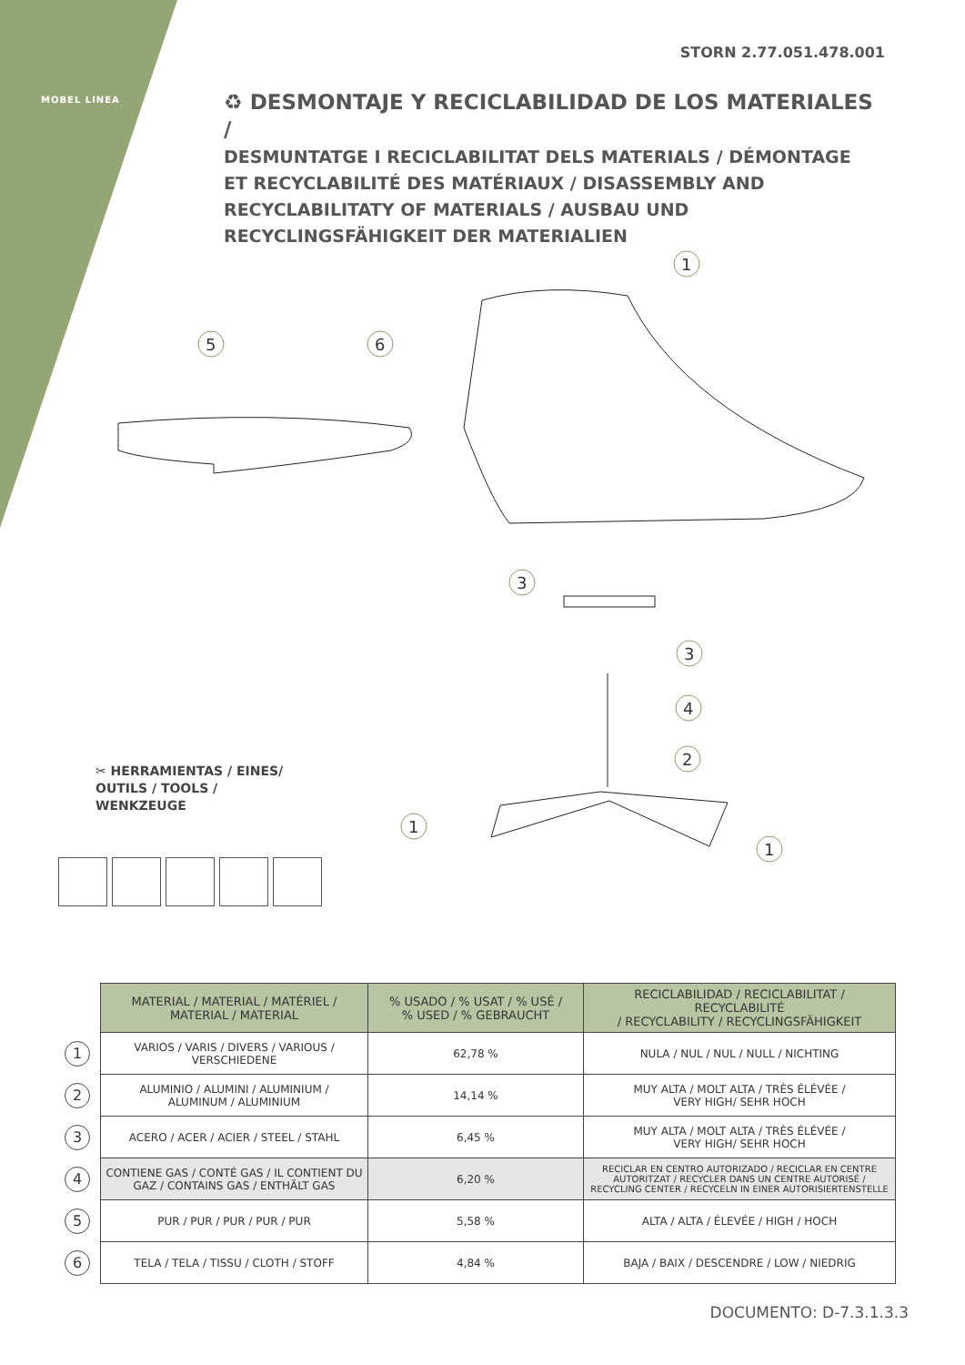MOBEL LINEA
STORN 2.77.051.478.001
♻ DESMONTAJE Y RECICLABILIDAD DE LOS MATERIALES /
DESMUNTATGE I RECICLABILITAT DELS MATERIALS / DÉMONTAGE ET RECYCLABILITÉ DES MATÉRIAUX / DISASSEMBLY AND RECYCLABILITATY OF MATERIALS / AUSBAU UND RECYCLINGSFÄHIGKEIT DER MATERIALIEN
1
5
6
3
3
4
2
1
1
✂ HERRAMIENTAS / EINES/
OUTILS / TOOLS /
WENKZEUGE
| | MATERIAL / MATERIAL / MATÉRIEL / MATERIAL / MATERIAL | % USADO / % USAT / % USÉ / % USED / % GEBRAUCHT | RECICLABILIDAD / RECICLABILITAT / RECYCLABILITÉ / RECYCLABILITY / RECYCLINGSFÄHIGKEIT |
| 1 | VARIOS / VARIS / DIVERS / VARIOUS / VERSCHIEDENE | 62,78 % | NULA / NUL / NUL / NULL / NICHTING |
| 2 | ALUMINIO / ALUMINI / ALUMINIUM / ALUMINUM / ALUMINIUM | 14,14 % | MUY ALTA / MOLT ALTA / TRÈS ÉLÉVÉE / VERY HIGH/ SEHR HOCH |
| 3 | ACERO / ACER / ACIER / STEEL / STAHL | 6,45 % | MUY ALTA / MOLT ALTA / TRÈS ÉLÉVÉE / VERY HIGH/ SEHR HOCH |
| 4 | CONTIENE GAS / CONTÉ GAS / IL CONTIENT DU GAZ / CONTAINS GAS / ENTHÄLT GAS | 6,20 % | RECICLAR EN CENTRO AUTORIZADO / RECICLAR EN CENTRE AUTORITZAT / RECYCLER DANS UN CENTRE AUTORISÉ / RECYCLING CENTER / RECYCELN IN EINER AUTORISIERTENSTELLE |
| 5 | PUR / PUR / PUR / PUR / PUR | 5,58 % | ALTA / ALTA / ÉLEVÉE / HIGH / HOCH |
| 6 | TELA / TELA / TISSU / CLOTH / STOFF | 4,84 % | BAJA / BAIX / DESCENDRE / LOW / NIEDRIG |
DOCUMENTO: D-7.3.1.3.3